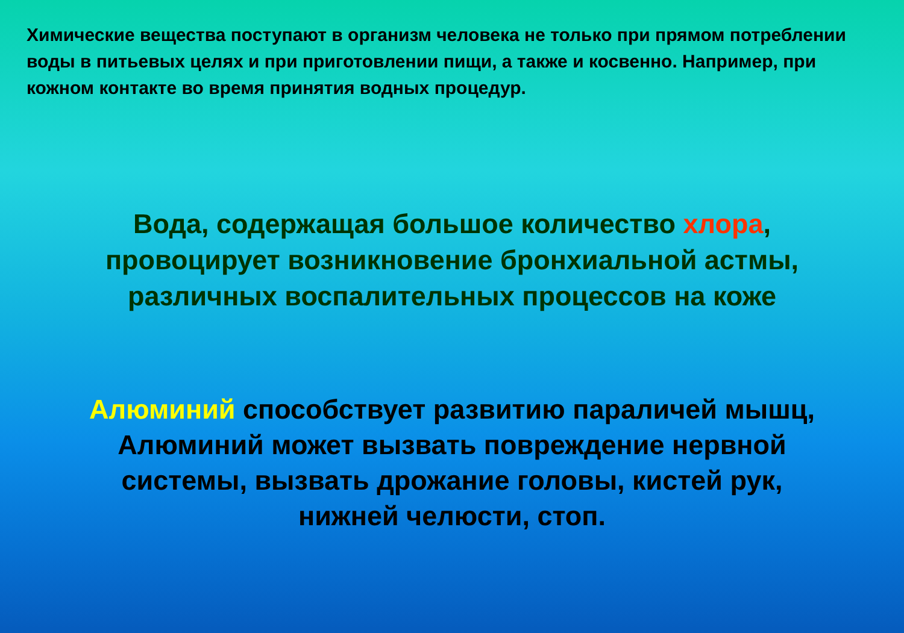Химические вещества поступают в организм человека не только при прямом потреблении воды в питьевых целях и при приготовлении пищи, а также и косвенно. Например, при кожном контакте во время принятия водных процедур.
Вода, содержащая большое количество хлора,
провоцирует возникновение бронхиальной астмы,
различных воспалительных процессов на коже
Алюминий способствует развитию параличей мышц,
Алюминий может вызвать повреждение нервной
системы, вызвать дрожание головы, кистей рук,
нижней челюсти, стоп.